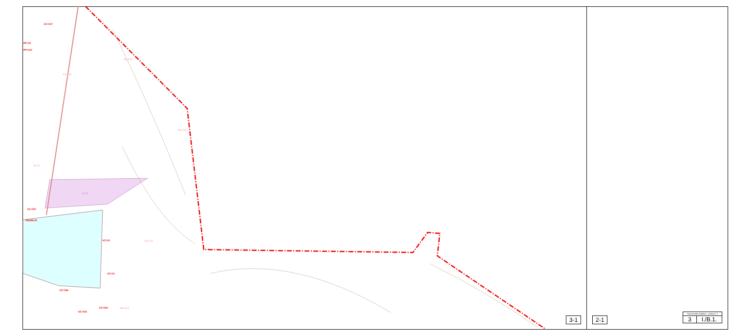KZ-O17
PP-O9
PP-O10
DS-Z15
DS-Z15
DS-Z13
TE-Z2
BI-R5
KZ-O57
ZM3/BI-Z5
KZ-O1 DS-Z12
KZ-O1
KZ-O56
KZ-O55
KZ-O54
WP-O12
3-1 2-1
| Územní plán Kobeřice - změna č. 3 | |
| 3 | I./B.1. |